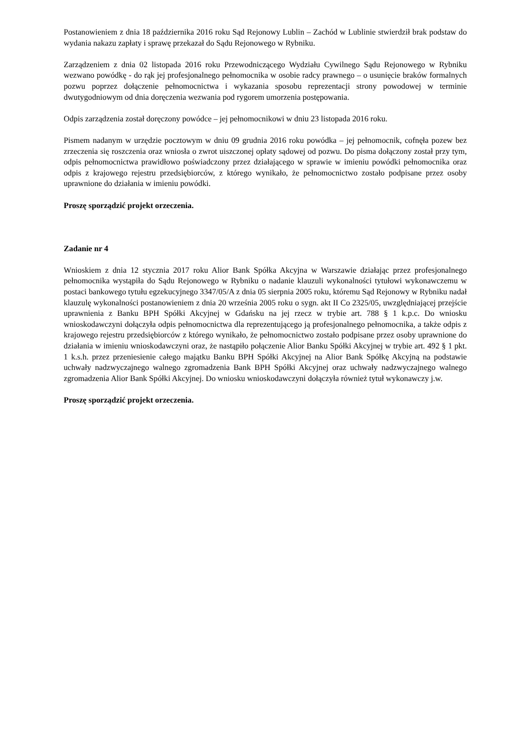Postanowieniem z dnia 18 października 2016 roku Sąd Rejonowy Lublin – Zachód w Lublinie stwierdził brak podstaw do wydania nakazu zapłaty i sprawę przekazał do Sądu Rejonowego w Rybniku.
Zarządzeniem z dnia 02 listopada 2016 roku Przewodniczącego Wydziału Cywilnego Sądu Rejonowego w Rybniku wezwano powódkę - do rąk jej profesjonalnego pełnomocnika w osobie radcy prawnego – o usunięcie braków formalnych pozwu poprzez dołączenie pełnomocnictwa i wykazania sposobu reprezentacji strony powodowej w terminie dwutygodniowym od dnia doręczenia wezwania pod rygorem umorzenia postępowania.
Odpis zarządzenia został doręczony powódce – jej pełnomocnikowi w dniu 23 listopada 2016 roku.
Pismem nadanym w urzędzie pocztowym w dniu 09 grudnia 2016 roku powódka – jej pełnomocnik, cofnęła pozew bez zrzeczenia się roszczenia oraz wniosła o zwrot uiszczonej opłaty sądowej od pozwu. Do pisma dołączony został przy tym, odpis pełnomocnictwa prawidłowo poświadczony przez działającego w sprawie w imieniu powódki pełnomocnika oraz odpis z krajowego rejestru przedsiębiorców, z którego wynikało, że pełnomocnictwo zostało podpisane przez osoby uprawnione do działania w imieniu powódki.
Proszę sporządzić projekt orzeczenia.
Zadanie nr 4
Wnioskiem z dnia 12 stycznia 2017 roku Alior Bank Spółka Akcyjna w Warszawie działając przez profesjonalnego pełnomocnika wystąpiła do Sądu Rejonowego w Rybniku o nadanie klauzuli wykonalności tytułowi wykonawczemu w postaci bankowego tytułu egzekucyjnego 3347/05/A z dnia 05 sierpnia 2005 roku, któremu Sąd Rejonowy w Rybniku nadał klauzulę wykonalności postanowieniem z dnia 20 września 2005 roku o sygn. akt II Co 2325/05, uwzględniającej przejście uprawnienia z Banku BPH Spółki Akcyjnej w Gdańsku na jej rzecz w trybie art. 788 § 1 k.p.c. Do wniosku wnioskodawczyni dołączyła odpis pełnomocnictwa dla reprezentującego ją profesjonalnego pełnomocnika, a także odpis z krajowego rejestru przedsiębiorców z którego wynikało, że pełnomocnictwo zostało podpisane przez osoby uprawnione do działania w imieniu wnioskodawczyni oraz, że nastąpiło połączenie Alior Banku Spółki Akcyjnej w trybie art. 492 § 1 pkt. 1 k.s.h. przez przeniesienie całego majątku Banku BPH Spółki Akcyjnej na Alior Bank Spółkę Akcyjną na podstawie uchwały nadzwyczajnego walnego zgromadzenia Bank BPH Spółki Akcyjnej oraz uchwały nadzwyczajnego walnego zgromadzenia Alior Bank Spółki Akcyjnej. Do wniosku wnioskodawczyni dołączyła również tytuł wykonawczy j.w.
Proszę sporządzić projekt orzeczenia.